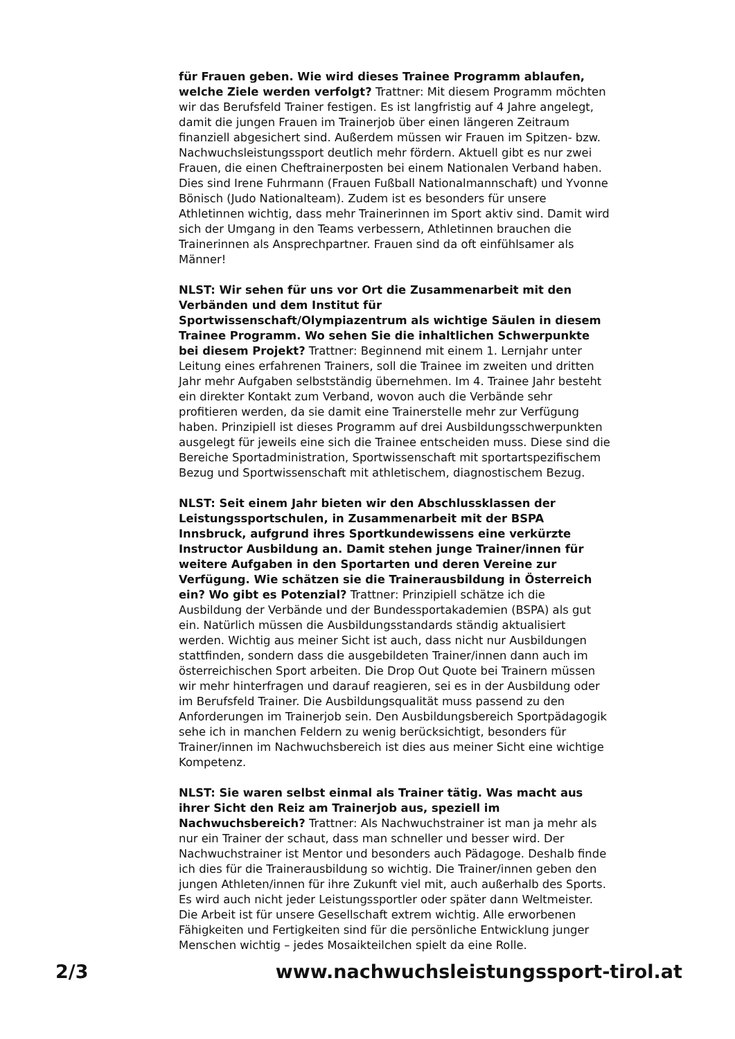für Frauen geben. Wie wird dieses Trainee Programm ablaufen, welche Ziele werden verfolgt? Trattner: Mit diesem Programm möchten wir das Berufsfeld Trainer festigen. Es ist langfristig auf 4 Jahre angelegt, damit die jungen Frauen im Trainerjob über einen längeren Zeitraum finanziell abgesichert sind. Außerdem müssen wir Frauen im Spitzen- bzw. Nachwuchsleistungssport deutlich mehr fördern. Aktuell gibt es nur zwei Frauen, die einen Cheftrainerposten bei einem Nationalen Verband haben. Dies sind Irene Fuhrmann (Frauen Fußball Nationalmannschaft) und Yvonne Bönisch (Judo Nationalteam). Zudem ist es besonders für unsere Athletinnen wichtig, dass mehr Trainerinnen im Sport aktiv sind. Damit wird sich der Umgang in den Teams verbessern, Athletinnen brauchen die Trainerinnen als Ansprechpartner. Frauen sind da oft einfühlsamer als Männer!
NLST: Wir sehen für uns vor Ort die Zusammenarbeit mit den Verbänden und dem Institut für Sportwissenschaft/Olympiazentrum als wichtige Säulen in diesem Trainee Programm. Wo sehen Sie die inhaltlichen Schwerpunkte bei diesem Projekt? Trattner: Beginnend mit einem 1. Lernjahr unter Leitung eines erfahrenen Trainers, soll die Trainee im zweiten und dritten Jahr mehr Aufgaben selbstständig übernehmen. Im 4. Trainee Jahr besteht ein direkter Kontakt zum Verband, wovon auch die Verbände sehr profitieren werden, da sie damit eine Trainerstelle mehr zur Verfügung haben. Prinzipiell ist dieses Programm auf drei Ausbildungsschwerpunkten ausgelegt für jeweils eine sich die Trainee entscheiden muss. Diese sind die Bereiche Sportadministration, Sportwissenschaft mit sportartspezifischem Bezug und Sportwissenschaft mit athletischem, diagnostischem Bezug.
NLST: Seit einem Jahr bieten wir den Abschlussklassen der Leistungssportschulen, in Zusammenarbeit mit der BSPA Innsbruck, aufgrund ihres Sportkundewissens eine verkürzte Instructor Ausbildung an. Damit stehen junge Trainer/innen für weitere Aufgaben in den Sportarten und deren Vereine zur Verfügung. Wie schätzen sie die Trainerausbildung in Österreich ein? Wo gibt es Potenzial? Trattner: Prinzipiell schätze ich die Ausbildung der Verbände und der Bundessportakademien (BSPA) als gut ein. Natürlich müssen die Ausbildungsstandards ständig aktualisiert werden. Wichtig aus meiner Sicht ist auch, dass nicht nur Ausbildungen stattfinden, sondern dass die ausgebildeten Trainer/innen dann auch im österreichischen Sport arbeiten. Die Drop Out Quote bei Trainern müssen wir mehr hinterfragen und darauf reagieren, sei es in der Ausbildung oder im Berufsfeld Trainer. Die Ausbildungsqualität muss passend zu den Anforderungen im Trainerjob sein. Den Ausbildungsbereich Sportpädagogik sehe ich in manchen Feldern zu wenig berücksichtigt, besonders für Trainer/innen im Nachwuchsbereich ist dies aus meiner Sicht eine wichtige Kompetenz.
NLST: Sie waren selbst einmal als Trainer tätig. Was macht aus ihrer Sicht den Reiz am Trainerjob aus, speziell im Nachwuchsbereich? Trattner: Als Nachwuchstrainer ist man ja mehr als nur ein Trainer der schaut, dass man schneller und besser wird. Der Nachwuchstrainer ist Mentor und besonders auch Pädagoge. Deshalb finde ich dies für die Trainerausbildung so wichtig. Die Trainer/innen geben den jungen Athleten/innen für ihre Zukunft viel mit, auch außerhalb des Sports. Es wird auch nicht jeder Leistungssportler oder später dann Weltmeister. Die Arbeit ist für unsere Gesellschaft extrem wichtig. Alle erworbenen Fähigkeiten und Fertigkeiten sind für die persönliche Entwicklung junger Menschen wichtig – jedes Mosaikteilchen spielt da eine Rolle.
2/3 www.nachwuchsleistungssport-tirol.at